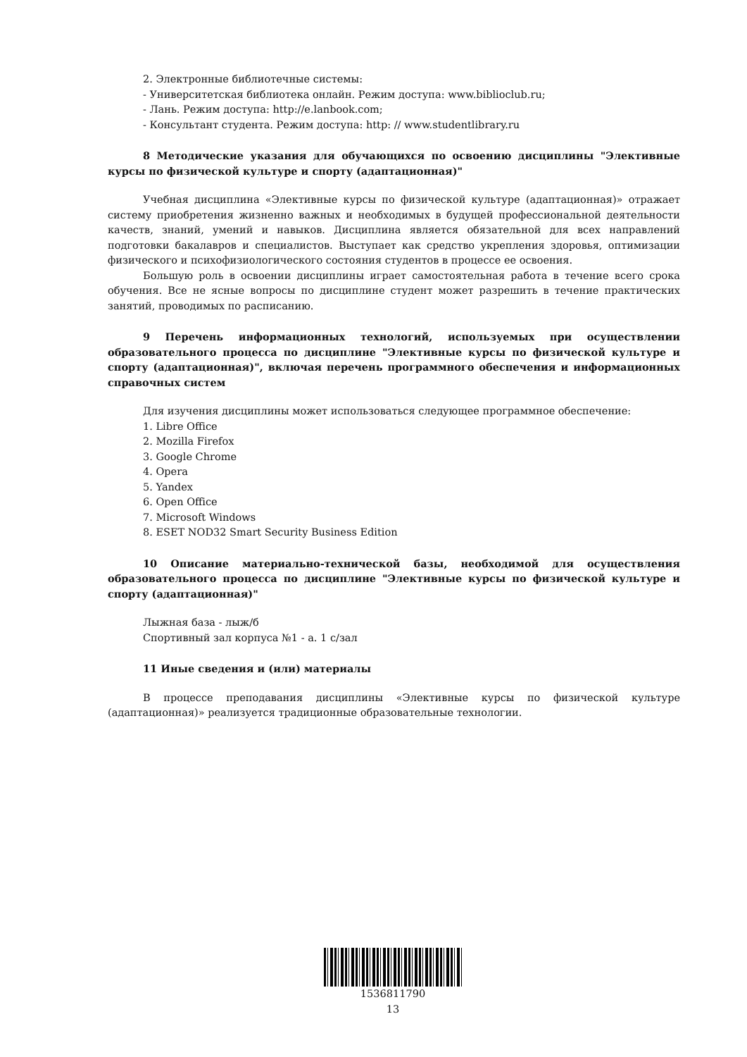2. Электронные библиотечные системы:
- Университетская библиотека онлайн. Режим доступа: www.biblioclub.ru;
- Лань. Режим доступа: http://e.lanbook.com;
- Консультант студента. Режим доступа: http: // www.studentlibrary.ru
8 Методические указания для обучающихся по освоению дисциплины "Элективные курсы по физической культуре и спорту (адаптационная)"
Учебная дисциплина «Элективные курсы по физической культуре (адаптационная)» отражает систему приобретения жизненно важных и необходимых в будущей профессиональной деятельности качеств, знаний, умений и навыков. Дисциплина является обязательной для всех направлений подготовки бакалавров и специалистов. Выступает как средство укрепления здоровья, оптимизации физического и психофизиологического состояния студентов в процессе ее освоения.
Большую роль в освоении дисциплины играет самостоятельная работа в течение всего срока обучения. Все не ясные вопросы по дисциплине студент может разрешить в течение практических занятий, проводимых по расписанию.
9 Перечень информационных технологий, используемых при осуществлении образовательного процесса по дисциплине "Элективные курсы по физической культуре и спорту (адаптационная)", включая перечень программного обеспечения и информационных справочных систем
Для изучения дисциплины может использоваться следующее программное обеспечение:
1. Libre Office
2. Mozilla Firefox
3. Google Chrome
4. Opera
5. Yandex
6. Open Office
7. Microsoft Windows
8. ESET NOD32 Smart Security Business Edition
10 Описание материально-технической базы, необходимой для осуществления образовательного процесса по дисциплине "Элективные курсы по физической культуре и спорту (адаптационная)"
Лыжная база - лыж/б
Спортивный зал корпуса №1 - а. 1 с/зал
11 Иные сведения и (или) материалы
В процессе преподавания дисциплины «Элективные курсы по физической культуре (адаптационная)» реализуется традиционные образовательные технологии.
1536811790
13